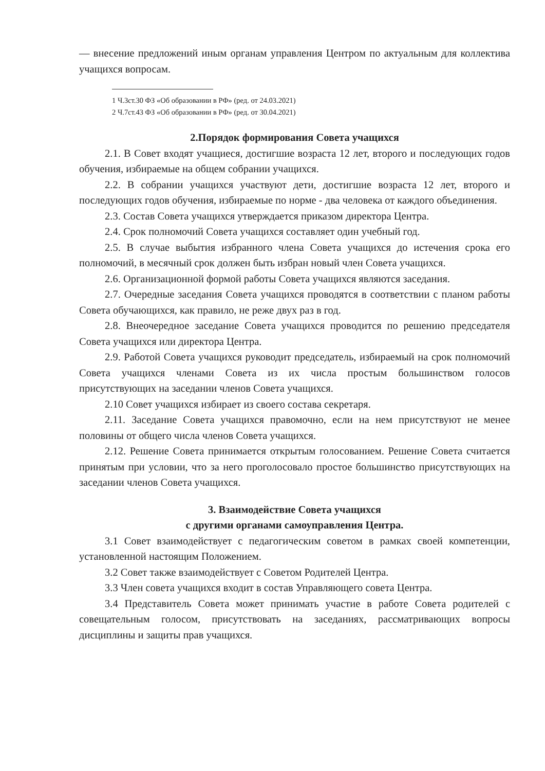— внесение предложений иным органам управления Центром по актуальным для коллектива учащихся вопросам.
1 Ч.3ст.30 ФЗ «Об образовании в РФ» (ред. от 24.03.2021)
2 Ч.7ст.43 ФЗ «Об образовании в РФ» (ред. от 30.04.2021)
2.Порядок формирования Совета учащихся
2.1. В Совет входят учащиеся, достигшие возраста 12 лет, второго и последующих годов обучения, избираемые на общем собрании учащихся.
2.2. В собрании учащихся участвуют дети, достигшие возраста 12 лет, второго и последующих годов обучения, избираемые по норме - два человека от каждого объединения.
2.3. Состав Совета учащихся утверждается приказом директора Центра.
2.4. Срок полномочий Совета учащихся составляет один учебный год.
2.5. В случае выбытия избранного члена Совета учащихся до истечения срока его полномочий, в месячный срок должен быть избран новый член Совета учащихся.
2.6. Организационной формой работы Совета учащихся являются заседания.
2.7. Очередные заседания Совета учащихся проводятся в соответствии с планом работы Совета обучающихся, как правило, не реже двух раз в год.
2.8. Внеочередное заседание Совета учащихся проводится по решению председателя Совета учащихся или директора Центра.
2.9. Работой Совета учащихся руководит председатель, избираемый на срок полномочий Совета учащихся членами Совета из их числа простым большинством голосов присутствующих на заседании членов Совета учащихся.
2.10 Совет учащихся избирает из своего состава секретаря.
2.11. Заседание Совета учащихся правомочно, если на нем присутствуют не менее половины от общего числа членов Совета учащихся.
2.12. Решение Совета принимается открытым голосованием. Решение Совета считается принятым при условии, что за него проголосовало простое большинство присутствующих на заседании членов Совета учащихся.
3. Взаимодействие Совета учащихся
с другими органами самоуправления Центра.
3.1 Совет взаимодействует с педагогическим советом в рамках своей компетенции, установленной настоящим Положением.
3.2 Совет также взаимодействует с Советом Родителей Центра.
3.3 Член совета учащихся входит в состав Управляющего совета Центра.
3.4 Представитель Совета может принимать участие в работе Совета родителей с совещательным голосом, присутствовать на заседаниях, рассматривающих вопросы дисциплины и защиты прав учащихся.